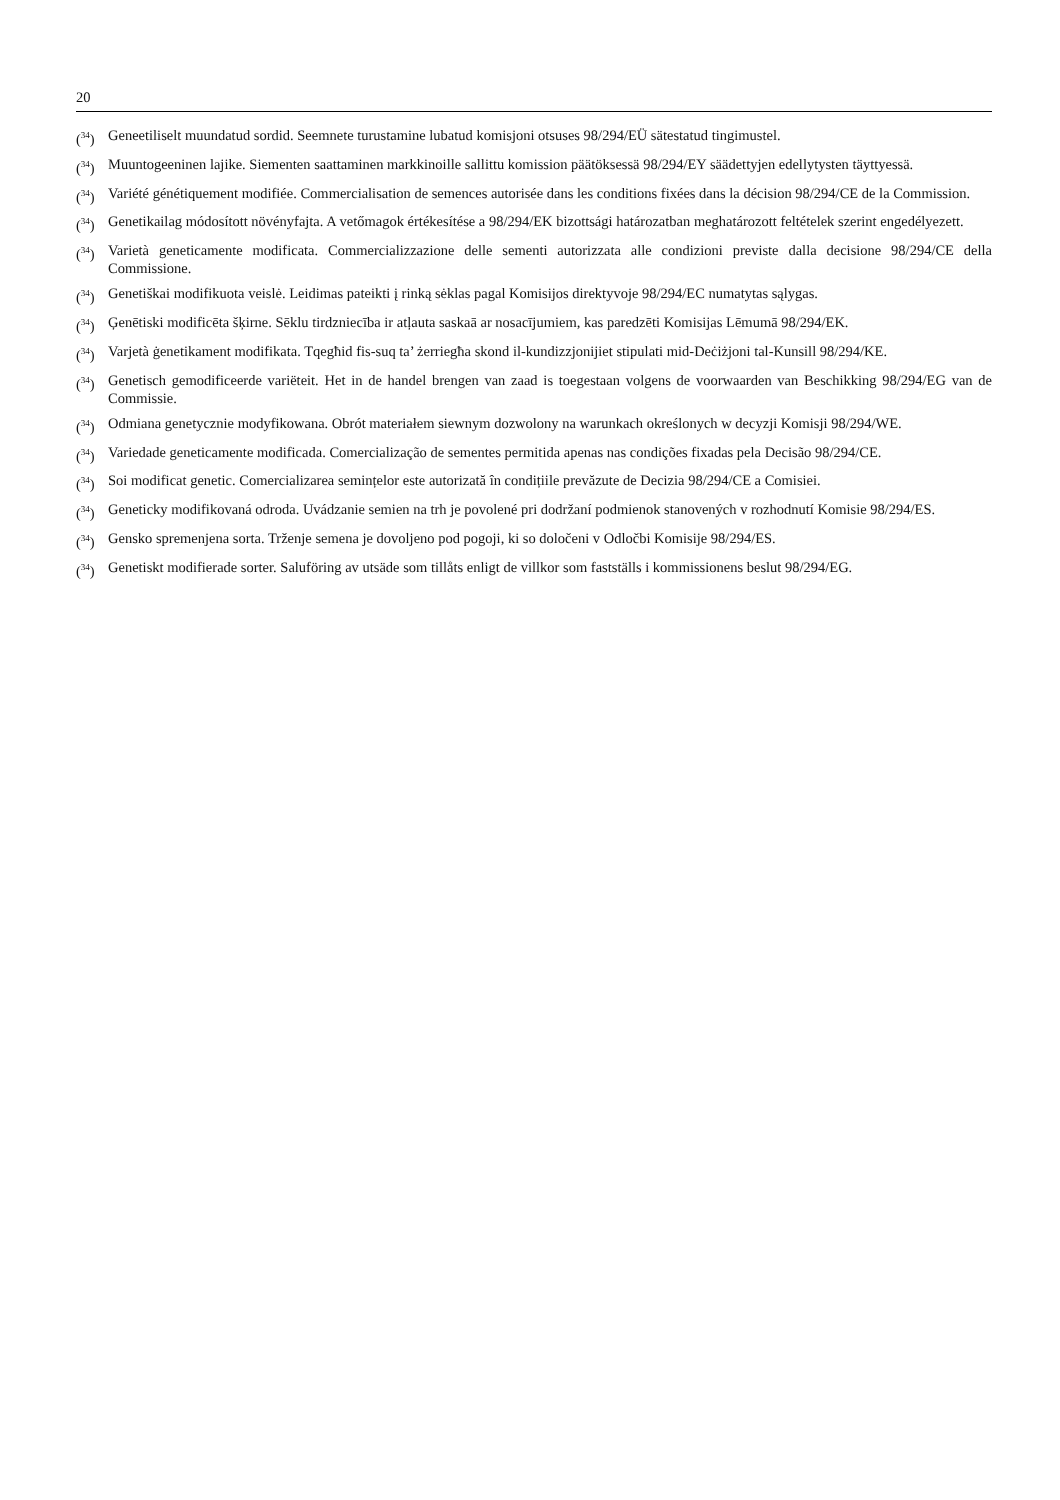20
(<sup>34</sup>) Geneetiliselt muundatud sordid. Seemnete turustamine lubatud komisjoni otsuses 98/294/EÜ sätestatud tingimustel.
(<sup>34</sup>) Muuntogeeninen lajike. Siementen saattaminen markkinoille sallittu komission päätöksessä 98/294/EY säädettyjen edellytysten täyttyessä.
(<sup>34</sup>) Variété génétiquement modifiée. Commercialisation de semences autorisée dans les conditions fixées dans la décision 98/294/CE de la Commission.
(<sup>34</sup>) Genetikailag módosított növényfajta. A vetőmagok értékesítése a 98/294/EK bizottsági határozatban meghatározott feltételek szerint engedélyezett.
(<sup>34</sup>) Varietà geneticamente modificata. Commercializzazione delle sementi autorizzata alle condizioni previste dalla decisione 98/294/CE della Commissione.
(<sup>34</sup>) Genetiškai modifikuota veislė. Leidimas pateikti į rinką sėklas pagal Komisijos direktyvoje 98/294/EC numatytas sąlygas.
(<sup>34</sup>) Ģenētiski modificēta šķirne. Sēklu tirdzniecība ir atļauta saskaā ar nosacījumiem, kas paredzēti Komisijas Lēmumā 98/294/EK.
(<sup>34</sup>) Varjetà ġenetikament modifikata. Tqegħid fis-suq ta’ żerriegħa skond il-kundizzjonijiet stipulati mid-Deċiżjoni tal-Kunsill 98/294/KE.
(<sup>34</sup>) Genetisch gemodificeerde variëteit. Het in de handel brengen van zaad is toegestaan volgens de voorwaarden van Beschikking 98/294/EG van de Commissie.
(<sup>34</sup>) Odmiana genetycznie modyfikowana. Obrót materiałem siewnym dozwolony na warunkach określonych w decyzji Komisji 98/294/WE.
(<sup>34</sup>) Variedade geneticamente modificada. Comercialização de sementes permitida apenas nas condições fixadas pela Decisão 98/294/CE.
(<sup>34</sup>) Soi modificat genetic. Comercializarea semințelor este autorizată în condițiile prevăzute de Decizia 98/294/CE a Comisiei.
(<sup>34</sup>) Geneticky modifikovaná odroda. Uvádzanie semien na trh je povolené pri dodržaní podmienok stanovených v rozhodnutí Komisie 98/294/ES.
(<sup>34</sup>) Gensko spremenjena sorta. Trženje semena je dovoljeno pod pogoji, ki so določeni v Odločbi Komisije 98/294/ES.
(<sup>34</sup>) Genetiskt modifierade sorter. Saluföring av utsäde som tillåts enligt de villkor som fastställs i kommissionens beslut 98/294/EG.